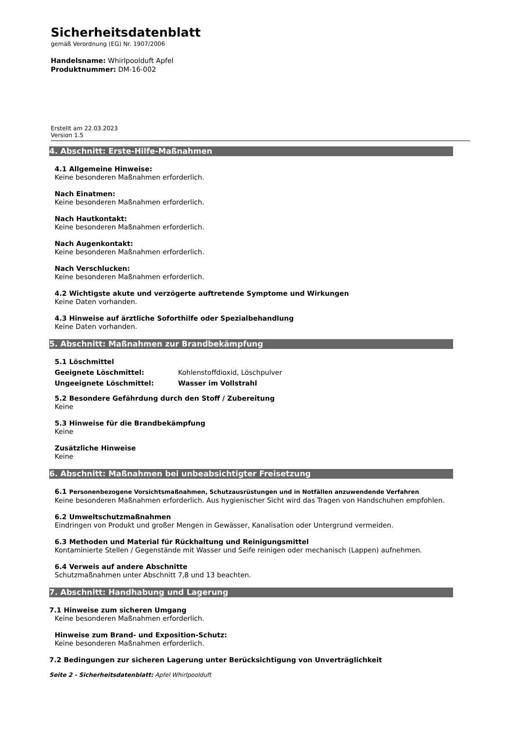Sicherheitsdatenblatt
gemäß Verordnung (EG) Nr. 1907/2006
Handelsname: Whirlpoolduft Apfel
Produktnummer: DM-16-002
Erstellt am 22.03.2023
Version 1.5
4. Abschnitt: Erste-Hilfe-Maßnahmen
4.1 Allgemeine Hinweise:
Keine besonderen Maßnahmen erforderlich.
Nach Einatmen:
Keine besonderen Maßnahmen erforderlich.
Nach Hautkontakt:
Keine besonderen Maßnahmen erforderlich.
Nach Augenkontakt:
Keine besonderen Maßnahmen erforderlich.
Nach Verschlucken:
Keine besonderen Maßnahmen erforderlich.
4.2 Wichtigste akute und verzögerte auftretende Symptome und Wirkungen
Keine Daten vorhanden.
4.3 Hinweise auf ärztliche Soforthilfe oder Spezialbehandlung
Keine Daten vorhanden.
5. Abschnitt: Maßnahmen zur Brandbekämpfung
5.1 Löschmittel
| Geeignete Löschmittel: | Kohlenstoffdioxid, Löschpulver |
| Ungeeignete Löschmittel: | Wasser im Vollstrahl |
5.2 Besondere Gefährdung durch den Stoff / Zubereitung
Keine
5.3 Hinweise für die Brandbekämpfung
Keine
Zusätzliche Hinweise
Keine
6. Abschnitt: Maßnahmen bei unbeabsichtigter Freisetzung
6.1 Personenbezogene Vorsichtsmaßnahmen, Schutzausrüstungen und in Notfällen anzuwendende Verfahren
Keine besonderen Maßnahmen erforderlich. Aus hygienischer Sicht wird das Tragen von Handschuhen empfohlen.
6.2 Umweltschutzmaßnahmen
Eindringen von Produkt und großer Mengen in Gewässer, Kanalisation oder Untergrund vermeiden.
6.3 Methoden und Material für Rückhaltung und Reinigungsmittel
Kontaminierte Stellen / Gegenstände mit Wasser und Seife reinigen oder mechanisch (Lappen) aufnehmen.
6.4 Verweis auf andere Abschnitte
Schutzmaßnahmen unter Abschnitt 7,8 und 13 beachten.
7. Abschnitt: Handhabung und Lagerung
7.1 Hinweise zum sicheren Umgang
Keine besonderen Maßnahmen erforderlich.
Hinweise zum Brand- und Exposition-Schutz:
Keine besonderen Maßnahmen erforderlich.
7.2 Bedingungen zur sicheren Lagerung unter Berücksichtigung von Unverträglichkeit
Seite 2 - Sicherheitsdatenblatt: Apfel Whirlpoolduft